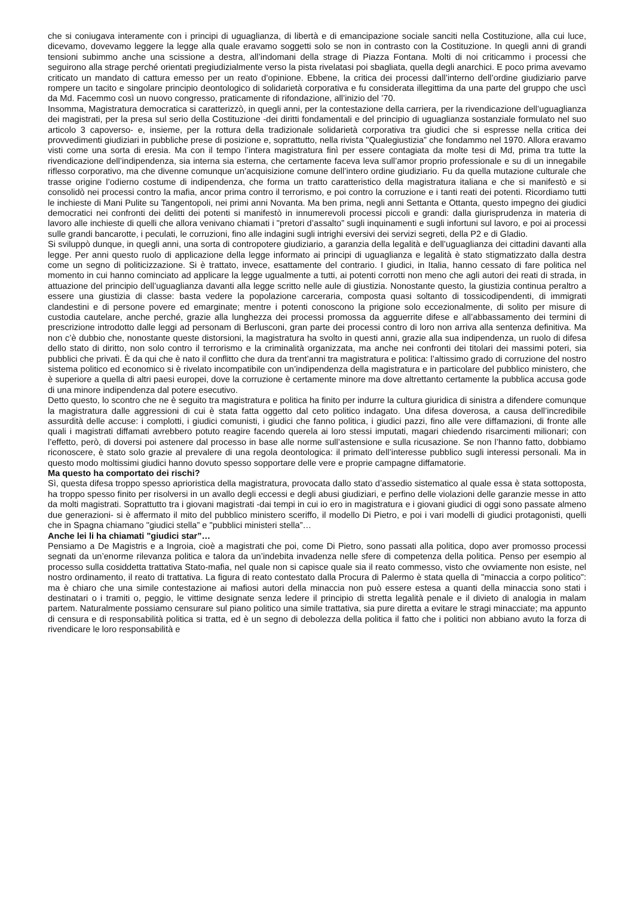che si coniugava interamente con i principi di uguaglianza, di libertà e di emancipazione sociale sanciti nella Costituzione, alla cui luce, dicevamo, dovevamo leggere la legge alla quale eravamo soggetti solo se non in contrasto con la Costituzione. In quegli anni di grandi tensioni subimmo anche una scissione a destra, all’indomani della strage di Piazza Fontana. Molti di noi criticammo i processi che seguirono alla strage perché orientati pregiudizialmente verso la pista rivelatasi poi sbagliata, quella degli anarchici. E poco prima avevamo criticato un mandato di cattura emesso per un reato d’opinione. Ebbene, la critica dei processi dall’interno dell’ordine giudiziario parve rompere un tacito e singolare principio deontologico di solidarietà corporativa e fu considerata illegittima da una parte del gruppo che uscì da Md. Facemmo così un nuovo congresso, praticamente di rifondazione, all’inizio del ’70.
Insomma, Magistratura democratica si caratterizzò, in quegli anni, per la contestazione della carriera, per la rivendicazione dell’uguaglianza dei magistrati, per la presa sul serio della Costituzione -dei diritti fondamentali e del principio di uguaglianza sostanziale formulato nel suo articolo 3 capoverso- e, insieme, per la rottura della tradizionale solidarietà corporativa tra giudici che si espresse nella critica dei provvedimenti giudiziari in pubbliche prese di posizione e, soprattutto, nella rivista "Qualegiustizia” che fondammo nel 1970. Allora eravamo visti come una sorta di eresia. Ma con il tempo l’intera magistratura finì per essere contagiata da molte tesi di Md, prima tra tutte la rivendicazione dell’indipendenza, sia interna sia esterna, che certamente faceva leva sull’amor proprio professionale e su di un innegabile riflesso corporativo, ma che divenne comunque un’acquisizione comune dell’intero ordine giudiziario. Fu da quella mutazione culturale che trasse origine l’odierno costume di indipendenza, che forma un tratto caratteristico della magistratura italiana e che si manifestò e si consolidò nei processi contro la mafia, ancor prima contro il terrorismo, e poi contro la corruzione e i tanti reati dei potenti. Ricordiamo tutti le inchieste di Mani Pulite su Tangentopoli, nei primi anni Novanta. Ma ben prima, negli anni Settanta e Ottanta, questo impegno dei giudici democratici nei confronti dei delitti dei potenti si manifestò in innumerevoli processi piccoli e grandi: dalla giurisprudenza in materia di lavoro alle inchieste di quelli che allora venivano chiamati i "pretori d’assalto” sugli inquinamenti e sugli infortuni sul lavoro, e poi ai processi sulle grandi bancarotte, i peculati, le corruzioni, fino alle indagini sugli intrighi eversivi dei servizi segreti, della P2 e di Gladio.
Si sviluppò dunque, in quegli anni, una sorta di contropotere giudiziario, a garanzia della legalità e dell’uguaglianza dei cittadini davanti alla legge. Per anni questo ruolo di applicazione della legge informato ai principi di uguaglianza e legalità è stato stigmatizzato dalla destra come un segno di politicizzazione. Si è trattato, invece, esattamente del contrario. I giudici, in Italia, hanno cessato di fare politica nel momento in cui hanno cominciato ad applicare la legge ugualmente a tutti, ai potenti corrotti non meno che agli autori dei reati di strada, in attuazione del principio dell’uguaglianza davanti alla legge scritto nelle aule di giustizia. Nonostante questo, la giustizia continua peraltro a essere una giustizia di classe: basta vedere la popolazione carceraria, composta quasi soltanto di tossicodipendenti, di immigrati clandestini e di persone povere ed emarginate; mentre i potenti conoscono la prigione solo eccezionalmente, di solito per misure di custodia cautelare, anche perché, grazie alla lunghezza dei processi promossa da agguerrite difese e all’abbassamento dei termini di prescrizione introdotto dalle leggi ad personam di Berlusconi, gran parte dei processi contro di loro non arriva alla sentenza definitiva. Ma non c’è dubbio che, nonostante queste distorsioni, la magistratura ha svolto in questi anni, grazie alla sua indipendenza, un ruolo di difesa dello stato di diritto, non solo contro il terrorismo e la criminalità organizzata, ma anche nei confronti dei titolari dei massimi poteri, sia pubblici che privati. È da qui che è nato il conflitto che dura da trent’anni tra magistratura e politica: l’altissimo grado di corruzione del nostro sistema politico ed economico si è rivelato incompatibile con un’indipendenza della magistratura e in particolare del pubblico ministero, che è superiore a quella di altri paesi europei, dove la corruzione è certamente minore ma dove altrettanto certamente la pubblica accusa gode di una minore indipendenza dal potere esecutivo.
Detto questo, lo scontro che ne è seguito tra magistratura e politica ha finito per indurre la cultura giuridica di sinistra a difendere comunque la magistratura dalle aggressioni di cui è stata fatta oggetto dal ceto politico indagato. Una difesa doverosa, a causa dell’incredibile assurdità delle accuse: i complotti, i giudici comunisti, i giudici che fanno politica, i giudici pazzi, fino alle vere diffamazioni, di fronte alle quali i magistrati diffamati avrebbero potuto reagire facendo querela ai loro stessi imputati, magari chiedendo risarcimenti milionari; con l’effetto, però, di doversi poi astenere dal processo in base alle norme sull’astensione e sulla ricusazione. Se non l’hanno fatto, dobbiamo riconoscere, è stato solo grazie al prevalere di una regola deontologica: il primato dell’interesse pubblico sugli interessi personali. Ma in questo modo moltissimi giudici hanno dovuto spesso sopportare delle vere e proprie campagne diffamatorie.
Ma questo ha comportato dei rischi?
Sì, questa difesa troppo spesso aprioristica della magistratura, provocata dallo stato d’assedio sistematico al quale essa è stata sottoposta, ha troppo spesso finito per risolversi in un avallo degli eccessi e degli abusi giudiziari, e perfino delle violazioni delle garanzie messe in atto da molti magistrati. Soprattutto tra i giovani magistrati -dai tempi in cui io ero in magistratura e i giovani giudici di oggi sono passate almeno due generazioni- si è affermato il mito del pubblico ministero sceriffo, il modello Di Pietro, e poi i vari modelli di giudici protagonisti, quelli che in Spagna chiamano "giudici stella” e "pubblici ministeri stella”…
Anche lei li ha chiamati "giudici star”…
Pensiamo a De Magistris e a Ingroia, cioè a magistrati che poi, come Di Pietro, sono passati alla politica, dopo aver promosso processi segnati da un’enorme rilevanza politica e talora da un’indebita invadenza nelle sfere di competenza della politica. Penso per esempio al processo sulla cosiddetta trattativa Stato-mafia, nel quale non si capisce quale sia il reato commesso, visto che ovviamente non esiste, nel nostro ordinamento, il reato di trattativa. La figura di reato contestato dalla Procura di Palermo è stata quella di "minaccia a corpo politico": ma è chiaro che una simile contestazione ai mafiosi autori della minaccia non può essere estesa a quanti della minaccia sono stati i destinatari o i tramiti o, peggio, le vittime designate senza ledere il principio di stretta legalità penale e il divieto di analogia in malam partem. Naturalmente possiamo censurare sul piano politico una simile trattativa, sia pure diretta a evitare le stragi minacciate; ma appunto di censura e di responsabilità politica si tratta, ed è un segno di debolezza della politica il fatto che i politici non abbiano avuto la forza di rivendicare le loro responsabilità e